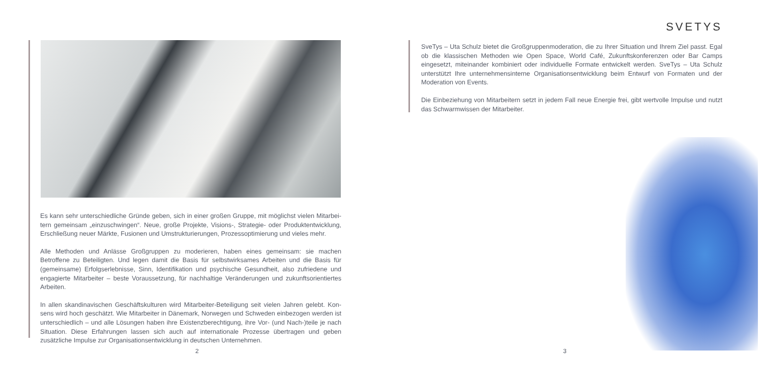Es kann sehr unterschiedliche Gründe geben, sich in einer großen Gruppe, mit möglichst vielen Mitarbei­tern gemeinsam „einzuschwingen“. Neue, große Projekte, Visions-, Strategie- oder Produktentwicklung, Erschließung neuer Märkte, Fusionen und Umstrukturierungen, Prozessoptimierung und vieles mehr.
Alle Methoden und Anlässe Großgruppen zu moderieren, haben eines gemeinsam: sie machen Betroffene zu Beteiligten. Und legen damit die Basis für selbstwirksames Arbeiten und die Basis für (gemeinsame) Erfolgserlebnisse, Sinn, Identifikation und psychische Gesundheit, also zufriedene und engagierte Mitarbeiter – beste Voraussetzung, für nachhaltige Veränderungen und zukunftsorientiertes Arbeiten.
In allen skandinavischen Geschäftskulturen wird Mitarbeiter-Beteiligung seit vielen Jahren gelebt. Kon­sens wird hoch geschätzt. Wie Mitarbeiter in Dänemark, Norwegen und Schweden einbezogen werden ist unterschiedlich – und alle Lösungen haben ihre Existenzberechtigung, ihre Vor- (und Nach-)teile je nach Situation. Diese Erfahrungen lassen sich auch auf internationale Prozesse übertragen und geben zusätzliche Impulse zur Organisationsentwicklung in deutschen Unternehmen.
2
SVETYS
SveTys – Uta Schulz bietet die Großgruppenmoderation, die zu Ihrer Situation und Ihrem Ziel passt. Egal ob die klassischen Methoden wie Open Space, World Café, Zukunftskonferenzen oder Bar Camps eingesetzt, miteinander kombiniert oder individuelle Formate entwickelt werden. SveTys – Uta Schulz unterstützt Ihre unternehmensinterne Organisationsentwicklung beim Entwurf von Formaten und der Moderation von Events.
Die Einbeziehung von Mitarbeitern setzt in jedem Fall neue Energie frei, gibt wertvolle Impulse und nutzt das Schwarmwissen der Mitarbeiter.
3